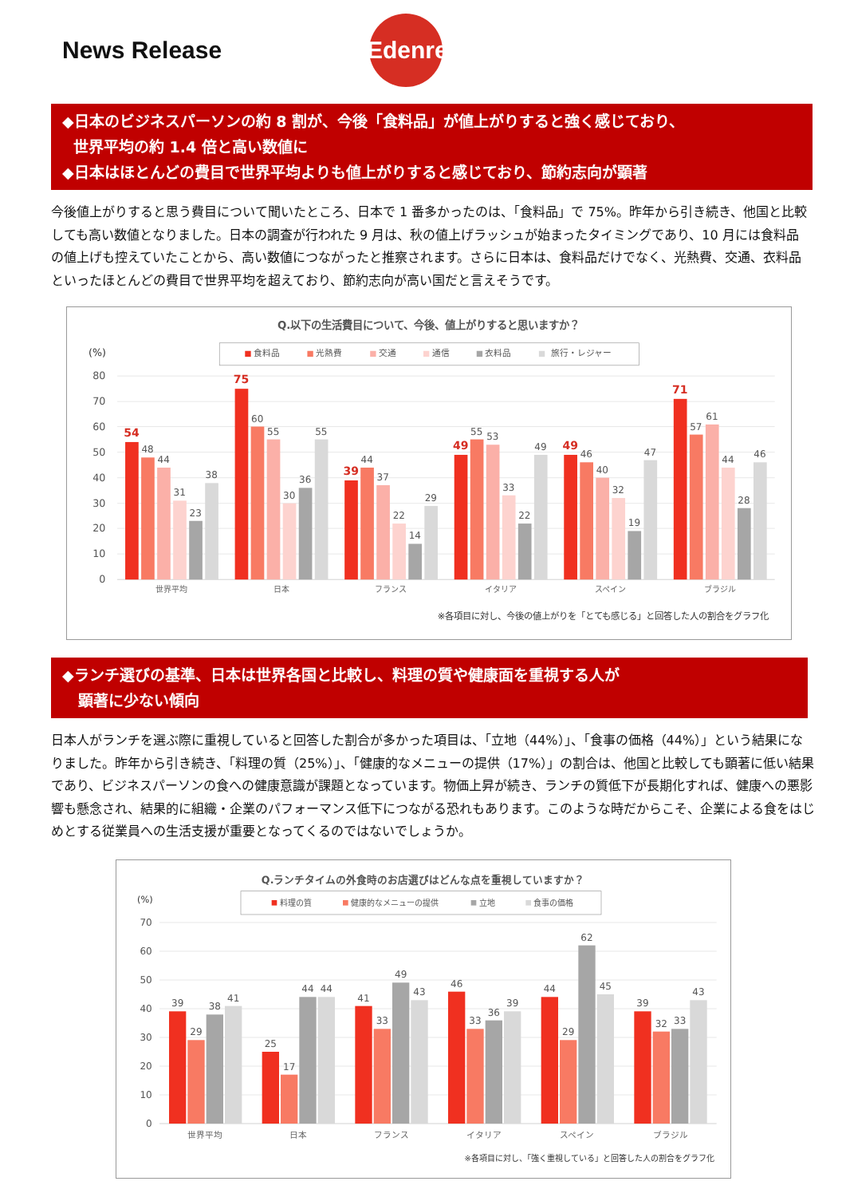News Release
Edenred
◆日本のビジネスパーソンの約 8 割が、今後「食料品」が値上がりすると強く感じており、
世界平均の約 1.4 倍と高い数値に
◆日本はほとんどの費目で世界平均よりも値上がりすると感じており、節約志向が顕著
今後値上がりすると思う費目について聞いたところ、日本で 1 番多かったのは、「食料品」で 75%。昨年から引き続き、他国と比較しても高い数値となりました。日本の調査が行われた 9 月は、秋の値上げラッシュが始まったタイミングであり、10 月には食料品の値上げも控えていたことから、高い数値につながったと推察されます。さらに日本は、食料品だけでなく、光熱費、交通、衣料品といったほとんどの費目で世界平均を超えており、節約志向が高い国だと言えそうです。
Q.以下の生活費目について、今後、値上がりすると思いますか？
(%)
食料品
光熱費
交通
通信
衣料品
旅行・レジャー
80
70
60
50
40
30
20
10
0
54
48
44
31
23
38
75
60
55
30
36
55
39
44
37
22
14
29
49
55
53
33
22
49
49
46
40
32
19
47
71
57
61
44
28
46
世界平均
日本
フランス
イタリア
スペイン
ブラジル
※各項目に対し、今後の値上がりを「とても感じる」と回答した人の割合をグラフ化
◆ランチ選びの基準、日本は世界各国と比較し、料理の質や健康面を重視する人が
顕著に少ない傾向
日本人がランチを選ぶ際に重視していると回答した割合が多かった項目は、「立地（44%）」、「食事の価格（44%）」という結果になりました。昨年から引き続き、「料理の質（25%）」、「健康的なメニューの提供（17%）」の割合は、他国と比較しても顕著に低い結果であり、ビジネスパーソンの食への健康意識が課題となっています。物価上昇が続き、ランチの質低下が長期化すれば、健康への悪影響も懸念され、結果的に組織・企業のパフォーマンス低下につながる恐れもあります。このような時だからこそ、企業による食をはじめとする従業員への生活支援が重要となってくるのではないでしょうか。
Q.ランチタイムの外食時のお店選びはどんな点を重視していますか？
(%)
料理の質
健康的なメニューの提供
立地
食事の価格
70
60
50
40
30
20
10
0
39
29
38
41
25
17
44
44
41
33
49
43
46
33
36
39
44
29
62
45
39
32
33
43
世界平均
日本
フランス
イタリア
スペイン
ブラジル
※各項目に対し、「強く重視している」と回答した人の割合をグラフ化